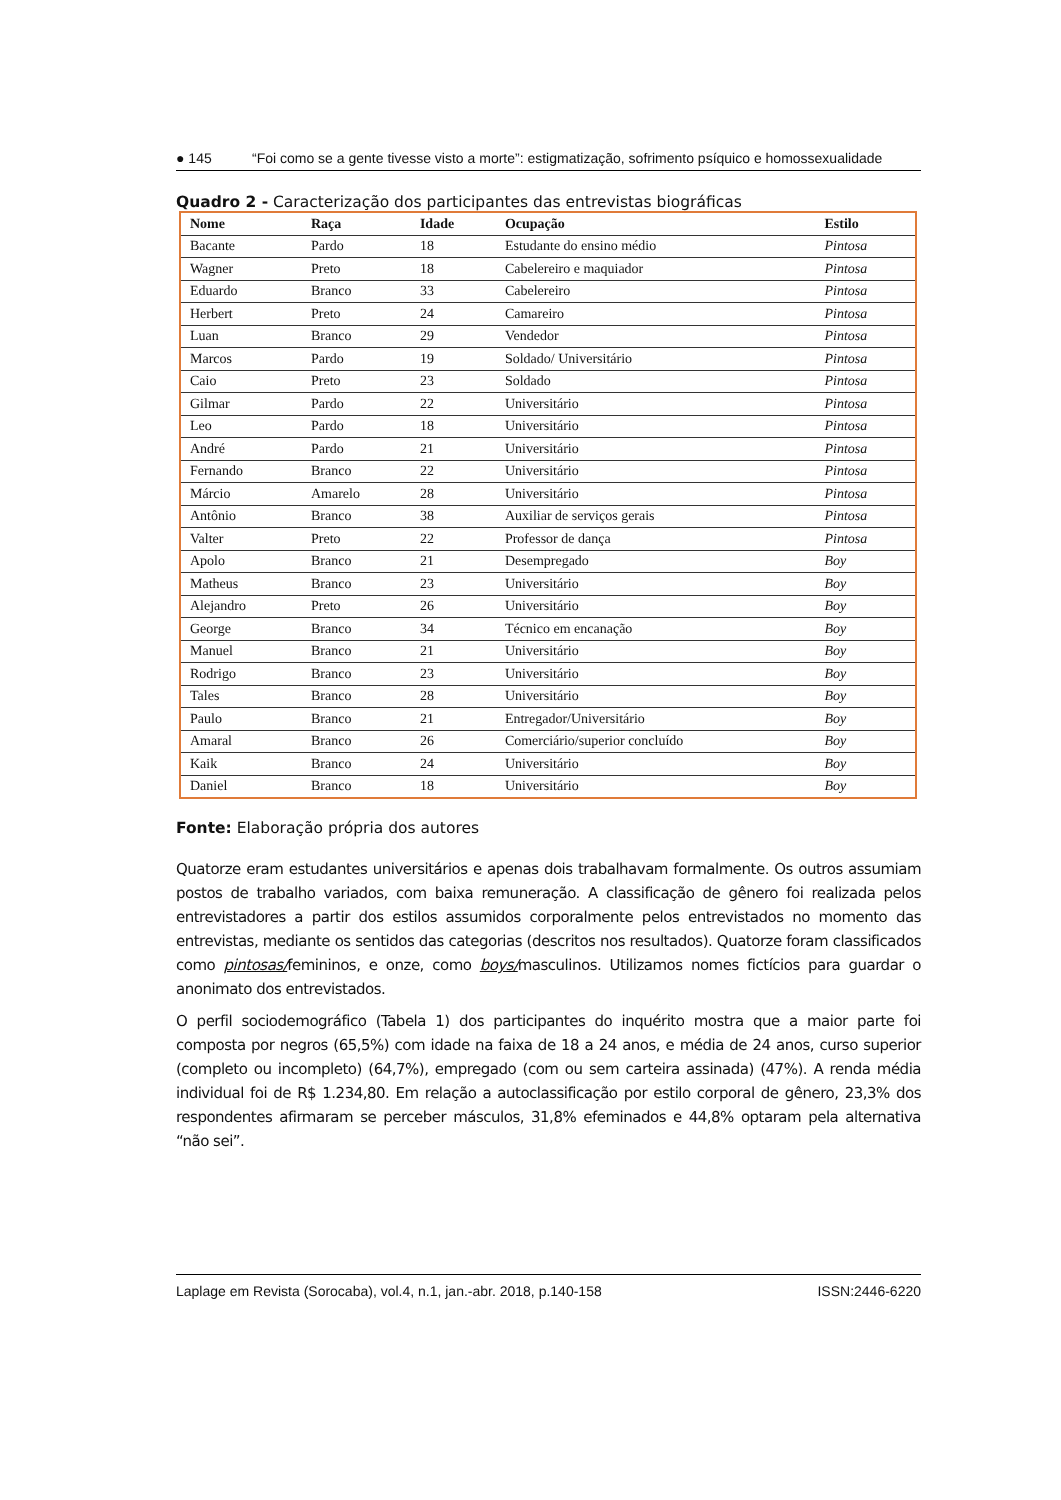● 145 “Foi como se a gente tivesse visto a morte”: estigmatização, sofrimento psíquico e homossexualidade
Quadro 2 - Caracterização dos participantes das entrevistas biográficas
| Nome | Raça | Idade | Ocupação | Estilo |
| --- | --- | --- | --- | --- |
| Bacante | Pardo | 18 | Estudante do ensino médio | Pintosa |
| Wagner | Preto | 18 | Cabelereiro e maquiador | Pintosa |
| Eduardo | Branco | 33 | Cabelereiro | Pintosa |
| Herbert | Preto | 24 | Camareiro | Pintosa |
| Luan | Branco | 29 | Vendedor | Pintosa |
| Marcos | Pardo | 19 | Soldado/ Universitário | Pintosa |
| Caio | Preto | 23 | Soldado | Pintosa |
| Gilmar | Pardo | 22 | Universitário | Pintosa |
| Leo | Pardo | 18 | Universitário | Pintosa |
| André | Pardo | 21 | Universitário | Pintosa |
| Fernando | Branco | 22 | Universitário | Pintosa |
| Márcio | Amarelo | 28 | Universitário | Pintosa |
| Antônio | Branco | 38 | Auxiliar de serviços gerais | Pintosa |
| Valter | Preto | 22 | Professor de dança | Pintosa |
| Apolo | Branco | 21 | Desempregado | Boy |
| Matheus | Branco | 23 | Universitário | Boy |
| Alejandro | Preto | 26 | Universitário | Boy |
| George | Branco | 34 | Técnico em encanação | Boy |
| Manuel | Branco | 21 | Universitário | Boy |
| Rodrigo | Branco | 23 | Universitário | Boy |
| Tales | Branco | 28 | Universitário | Boy |
| Paulo | Branco | 21 | Entregador/Universitário | Boy |
| Amaral | Branco | 26 | Comerciário/superior concluído | Boy |
| Kaik | Branco | 24 | Universitário | Boy |
| Daniel | Branco | 18 | Universitário | Boy |
Fonte: Elaboração própria dos autores
Quatorze eram estudantes universitários e apenas dois trabalhavam formalmente. Os outros assumiam postos de trabalho variados, com baixa remuneração. A classificação de gênero foi realizada pelos entrevistadores a partir dos estilos assumidos corporalmente pelos entrevistados no momento das entrevistas, mediante os sentidos das categorias (descritos nos resultados). Quatorze foram classificados como pintosas/femininos, e onze, como boys/masculinos. Utilizamos nomes fictícios para guardar o anonimato dos entrevistados.
O perfil sociodemográfico (Tabela 1) dos participantes do inquérito mostra que a maior parte foi composta por negros (65,5%) com idade na faixa de 18 a 24 anos, e média de 24 anos, curso superior (completo ou incompleto) (64,7%), empregado (com ou sem carteira assinada) (47%). A renda média individual foi de R$ 1.234,80. Em relação a autoclassificação por estilo corporal de gênero, 23,3% dos respondentes afirmaram se perceber másculos, 31,8% efeminados e 44,8% optaram pela alternativa “não sei”.
Laplage em Revista (Sorocaba), vol.4, n.1, jan.-abr. 2018, p.140-158 ISSN:2446-6220